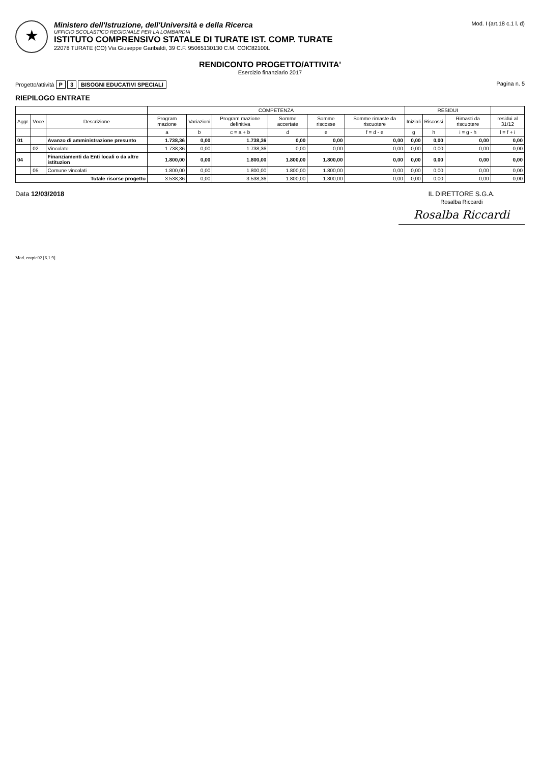★
Ministero dell'Istruzione, dell'Università e della Ricerca
UFFICIO SCOLASTICO REGIONALE PER LA LOMBARDIA
ISTITUTO COMPRENSIVO STATALE DI TURATE IST. COMP. TURATE
22078 TURATE (CO) Via Giuseppe Garibaldi, 39 C.F. 95065130130 C.M. COIC82100L
Mod. I (art.18 c.1 l. d)
RENDICONTO PROGETTO/ATTIVITA'
Esercizio finanziario 2017
Progetto/attività P 3 BISOGNI EDUCATIVI SPECIALI
Pagina n. 5
RIEPILOGO ENTRATE
| | | | COMPETENZA | | | | | | RESIDUI | | | |
| --- | --- | --- | --- | --- | --- | --- | --- | --- | --- | --- | --- | --- |
| Aggr. | Voce | Descrizione | Program mazione | Variazioni | Program mazione definitiva | Somme accertate | Somme riscosse | Somme rimaste da riscuotere | Iniziali | Riscossi | Rimasti da riscuotere | residui al 31/12 |
| | | | a | b | c = a + b | d | e | f = d - e | g | h | i = g - h | l = f + i |
| 01 | | Avanzo di amministrazione presunto | 1.738,36 | 0,00 | 1.738,36 | 0,00 | 0,00 | 0,00 | 0,00 | 0,00 | 0,00 | 0,00 |
| | 02 | Vincolato | 1.738,36 | 0,00 | 1.738,36 | 0,00 | 0,00 | 0,00 | 0,00 | 0,00 | 0,00 | 0,00 |
| 04 | | Finanziamenti da Enti locali o da altre istituzion | 1.800,00 | 0,00 | 1.800,00 | 1.800,00 | 1.800,00 | 0,00 | 0,00 | 0,00 | 0,00 | 0,00 |
| | 05 | Comune vincolati | 1.800,00 | 0,00 | 1.800,00 | 1.800,00 | 1.800,00 | 0,00 | 0,00 | 0,00 | 0,00 | 0,00 |
| Totale risorse progetto | | | 3.538,36 | 0,00 | 3.538,36 | 1.800,00 | 1.800,00 | 0,00 | 0,00 | 0,00 | 0,00 | 0,00 |
Data 12/03/2018 IL DIRETTORE S.G.A.
Rosalba Riccardi
Rosalba Riccardi
Mod. entpie02 [6.1.9]